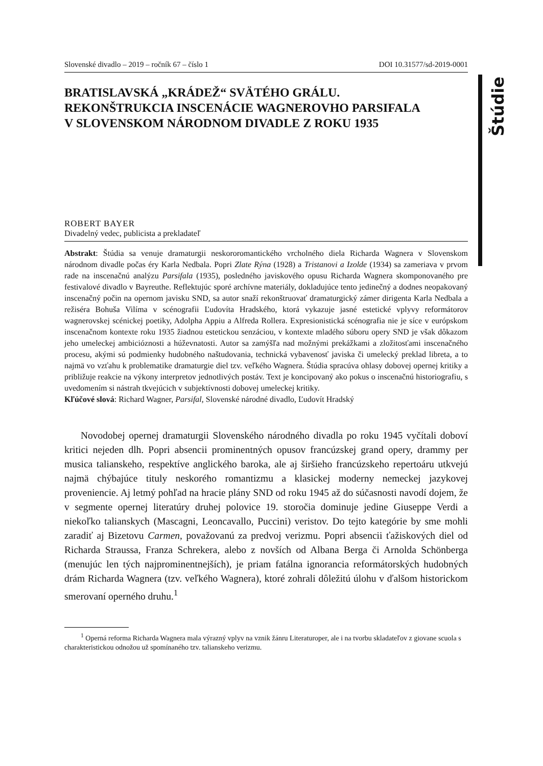Štúdie
Slovenské divadlo – 2019 – ročník 67 – číslo 1 DOI 10.31577/sd-2019-0001
BRATISLAVSKÁ „KRÁDEŽ“ SVÄTÉHO GRÁLU.
REKONŠTRUKCIA INSCENÁCIE WAGNEROVHO PARSIFALA
V SLOVENSKOM NÁRODNOM DIVADLE Z ROKU 1935
ROBERT BAYER
Divadelný vedec, publicista a prekladateľ
Abstrakt: Štúdia sa venuje dramaturgii neskororomantického vrcholného diela Richarda Wagnera v Slovenskom národnom divadle počas éry Karla Nedbala. Popri Zlate Rýna (1928) a Tristanovi a Izolde (1934) sa zameriava v prvom rade na inscenačnú analýzu Parsifala (1935), posledného javiskového opusu Richarda Wagnera skomponovaného pre festivalové divadlo v Bayreuthe. Reflektujúc sporé archívne materiály, dokladujúce tento jedinečný a dodnes neopakovaný inscenačný počin na opernom javisku SND, sa autor snaží rekonštruovať dramaturgický zámer dirigenta Karla Nedbala a režiséra Bohuša Vilíma v scénografii Ľudovíta Hradského, ktorá vykazuje jasné estetické vplyvy reformátorov wagnerovskej scénickej poetiky, Adolpha Appiu a Alfreda Rollera. Expresionistická scénografia nie je síce v európskom inscenačnom kontexte roku 1935 žiadnou estetickou senzáciou, v kontexte mladého súboru opery SND je však dôkazom jeho umeleckej ambicióznosti a húževnatosti. Autor sa zamýšľa nad možnými prekážkami a zložitosťami inscenačného procesu, akými sú podmienky hudobného naštudovania, technická vybavenosť javiska či umelecký preklad libreta, a to najmä vo vzťahu k problematike dramaturgie diel tzv. veľkého Wagnera. Štúdia spracúva ohlasy dobovej opernej kritiky a približuje reakcie na výkony interpretov jednotlivých postáv. Text je koncipovaný ako pokus o inscenačnú historiografiu, s uvedomením si nástrah tkvejúcich v subjektívnosti dobovej umeleckej kritiky.
Kľúčové slová: Richard Wagner, Parsifal, Slovenské národné divadlo, Ľudovít Hradský
Novodobej opernej dramaturgii Slovenského národného divadla po roku 1945 vyčítali doboví kritici nejeden dlh. Popri absencii prominentných opusov francúzskej grand opery, drammy per musica talianskeho, respektíve anglického baroka, ale aj širšieho francúzskeho repertoáru utkvejú najmä chýbajúce tituly neskorého romantizmu a klasickej moderny nemeckej jazykovej proveniencie. Aj letmý pohľad na hracie plány SND od roku 1945 až do súčasnosti navodí dojem, že v segmente opernej literatúry druhej polovice 19. storočia dominuje jedine Giuseppe Verdi a niekoľko talianskych (Mascagni, Leoncavallo, Puccini) veristov. Do tejto kategórie by sme mohli zaradiť aj Bizetovu Carmen, považovanú za predvoj verizmu. Popri absencii ťažiskových diel od Richarda Straussa, Franza Schrekera, alebo z novších od Albana Berga či Arnolda Schönberga (menujúc len tých najprominentnejších), je priam fatálna ignorancia reformátorských hudobných drám Richarda Wagnera (tzv. veľkého Wagnera), ktoré zohrali dôležitú úlohu v ďalšom historickom smerovaní operného druhu.<sup>1</sup>
<sup>1</sup> Operná reforma Richarda Wagnera mala výrazný vplyv na vznik žánru Literaturoper, ale i na tvorbu skladateľov z giovane scuola s charakteristickou odnožou už spomínaného tzv. talianskeho verizmu.